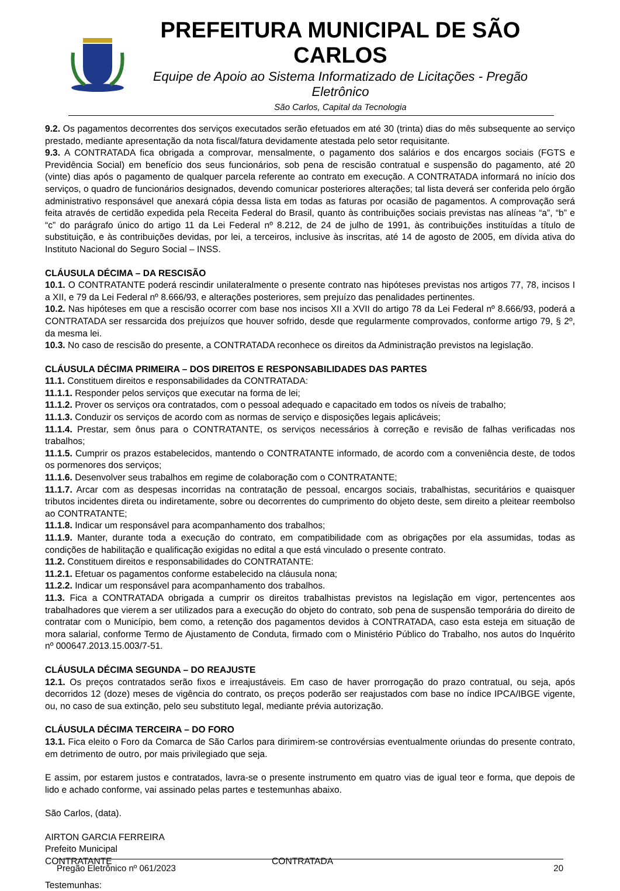PREFEITURA MUNICIPAL DE SÃO CARLOS
Equipe de Apoio ao Sistema Informatizado de Licitações - Pregão Eletrônico
São Carlos, Capital da Tecnologia
9.2. Os pagamentos decorrentes dos serviços executados serão efetuados em até 30 (trinta) dias do mês subsequente ao serviço prestado, mediante apresentação da nota fiscal/fatura devidamente atestada pelo setor requisitante.
9.3. A CONTRATADA fica obrigada a comprovar, mensalmente, o pagamento dos salários e dos encargos sociais (FGTS e Previdência Social) em benefício dos seus funcionários, sob pena de rescisão contratual e suspensão do pagamento, até 20 (vinte) dias após o pagamento de qualquer parcela referente ao contrato em execução. A CONTRATADA informará no início dos serviços, o quadro de funcionários designados, devendo comunicar posteriores alterações; tal lista deverá ser conferida pelo órgão administrativo responsável que anexará cópia dessa lista em todas as faturas por ocasião de pagamentos. A comprovação será feita através de certidão expedida pela Receita Federal do Brasil, quanto às contribuições sociais previstas nas alíneas “a”, “b” e “c” do parágrafo único do artigo 11 da Lei Federal nº 8.212, de 24 de julho de 1991, às contribuições instituídas a título de substituição, e às contribuições devidas, por lei, a terceiros, inclusive às inscritas, até 14 de agosto de 2005, em dívida ativa do Instituto Nacional do Seguro Social – INSS.
CLÁUSULA DÉCIMA – DA RESCISÃO
10.1. O CONTRATANTE poderá rescindir unilateralmente o presente contrato nas hipóteses previstas nos artigos 77, 78, incisos I a XII, e 79 da Lei Federal nº 8.666/93, e alterações posteriores, sem prejuízo das penalidades pertinentes.
10.2. Nas hipóteses em que a rescisão ocorrer com base nos incisos XII a XVII do artigo 78 da Lei Federal nº 8.666/93, poderá a CONTRATADA ser ressarcida dos prejuízos que houver sofrido, desde que regularmente comprovados, conforme artigo 79, § 2º, da mesma lei.
10.3. No caso de rescisão do presente, a CONTRATADA reconhece os direitos da Administração previstos na legislação.
CLÁUSULA DÉCIMA PRIMEIRA – DOS DIREITOS E RESPONSABILIDADES DAS PARTES
11.1. Constituem direitos e responsabilidades da CONTRATADA:
11.1.1. Responder pelos serviços que executar na forma de lei;
11.1.2. Prover os serviços ora contratados, com o pessoal adequado e capacitado em todos os níveis de trabalho;
11.1.3. Conduzir os serviços de acordo com as normas de serviço e disposições legais aplicáveis;
11.1.4. Prestar, sem ônus para o CONTRATANTE, os serviços necessários à correção e revisão de falhas verificadas nos trabalhos;
11.1.5. Cumprir os prazos estabelecidos, mantendo o CONTRATANTE informado, de acordo com a conveniência deste, de todos os pormenores dos serviços;
11.1.6. Desenvolver seus trabalhos em regime de colaboração com o CONTRATANTE;
11.1.7. Arcar com as despesas incorridas na contratação de pessoal, encargos sociais, trabalhistas, securitários e quaisquer tributos incidentes direta ou indiretamente, sobre ou decorrentes do cumprimento do objeto deste, sem direito a pleitear reembolso ao CONTRATANTE;
11.1.8. Indicar um responsável para acompanhamento dos trabalhos;
11.1.9. Manter, durante toda a execução do contrato, em compatibilidade com as obrigações por ela assumidas, todas as condições de habilitação e qualificação exigidas no edital a que está vinculado o presente contrato.
11.2. Constituem direitos e responsabilidades do CONTRATANTE:
11.2.1. Efetuar os pagamentos conforme estabelecido na cláusula nona;
11.2.2. Indicar um responsável para acompanhamento dos trabalhos.
11.3. Fica a CONTRATADA obrigada a cumprir os direitos trabalhistas previstos na legislação em vigor, pertencentes aos trabalhadores que vierem a ser utilizados para a execução do objeto do contrato, sob pena de suspensão temporária do direito de contratar com o Município, bem como, a retenção dos pagamentos devidos à CONTRATADA, caso esta esteja em situação de mora salarial, conforme Termo de Ajustamento de Conduta, firmado com o Ministério Público do Trabalho, nos autos do Inquérito nº 000647.2013.15.003/7-51.
CLÁUSULA DÉCIMA SEGUNDA – DO REAJUSTE
12.1. Os preços contratados serão fixos e irreajustáveis. Em caso de haver prorrogação do prazo contratual, ou seja, após decorridos 12 (doze) meses de vigência do contrato, os preços poderão ser reajustados com base no índice IPCA/IBGE vigente, ou, no caso de sua extinção, pelo seu substituto legal, mediante prévia autorização.
CLÁUSULA DÉCIMA TERCEIRA – DO FORO
13.1. Fica eleito o Foro da Comarca de São Carlos para dirimirem-se controvérsias eventualmente oriundas do presente contrato, em detrimento de outro, por mais privilegiado que seja.
E assim, por estarem justos e contratados, lavra-se o presente instrumento em quatro vias de igual teor e forma, que depois de lido e achado conforme, vai assinado pelas partes e testemunhas abaixo.
São Carlos, (data).
AIRTON GARCIA FERREIRA
Prefeito Municipal
CONTRATANTE CONTRATADA
Testemunhas:
Pregão Eletrônico nº 061/2023 20